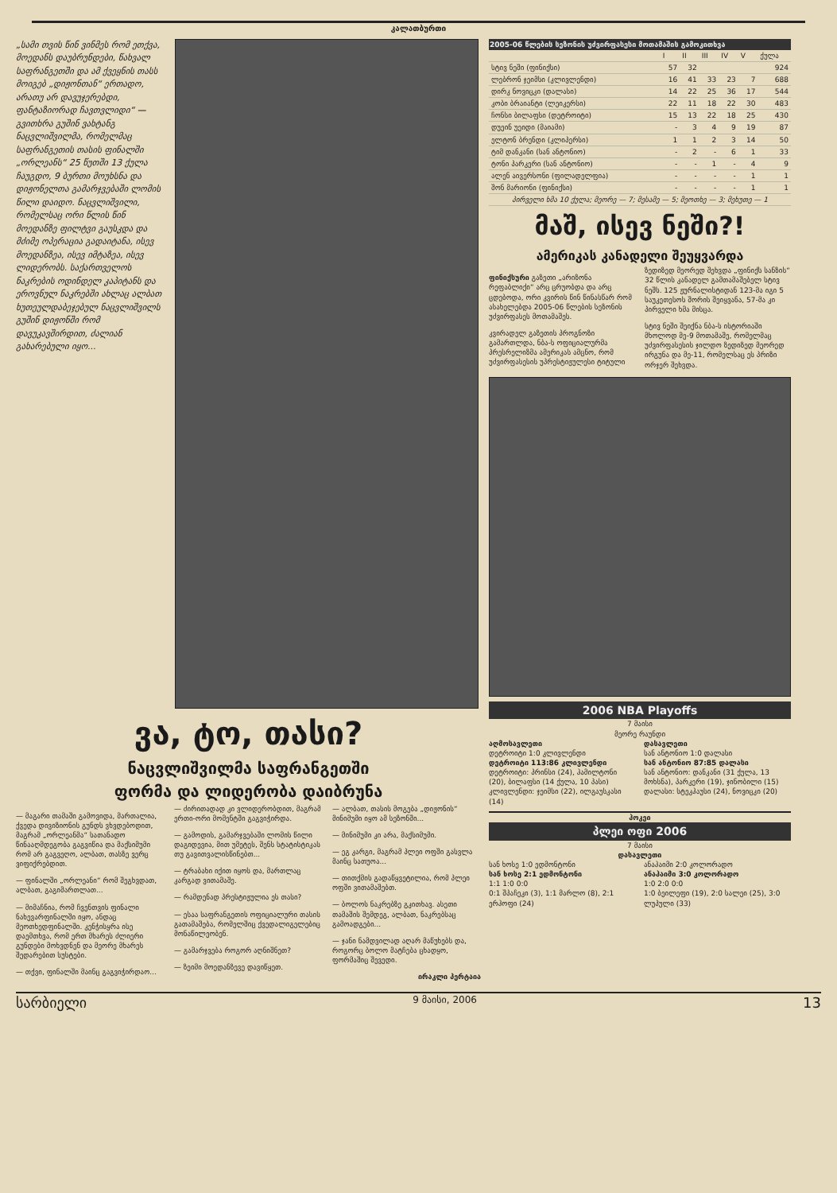კალათბურთი
„სამი თვის წინ ვინმეს რომ ეთქვა, მოედანს დაუბრუნდები, წახვალ საფრანგეთში და ამ ქვეყნის თასს მოიგებ „დიჟონთან“ ერთადო, არათუ არ დავუჯერებდი, ფანტაზიორად ჩავთვლიდი“ — გვითხრა გუშინ ვახტანგ ნაცვლიშვილმა, რომელმაც საფრანგეთის თასის ფინალში „ორლეანს“ 25 წუთში 13 ქულა ჩაუგდო, 9 ბურთი მოუხსნა და დიჟონელთა გამარჯვებაში ლომის წილი დაიდო. ნაცვლიშვილი, რომელსაც ორი წლის წინ მოედანზე ფილტვი გაუსკდა და მძიმე ოპერაცია გადაიტანა, ისევ მოედანზეა, ისევ იმტაზეა, ისევ ლიდერობს. საქართველოს ნაკრების ოდინდელ კაპიტანს და ეროვნულ ნაკრებში ახლაც ალბათ ხუთეულდაბეჯებულ ნაცვლიშვილს გუშინ დიჟონში რომ დავუკავშირდით, ძალიან გახარებული იყო...
ვა, ტო, თასი?
ნაცვლიშვილმა საფრანგეთში
ფორმა და ლიდერობა დაიბრუნა
— მაგარი თამაში გამოვიდა, მართალია, ქვედა დივიზიონის გუნდს ვხვდებოდით, მაგრამ „ორლეანმა“ სათანადო წინააღმდეგობა გაგვიწია და მაქსიმუმი რომ არ გაგვეღო, ალბათ, თასზე ვერც ვიფიქრებდით.
— ფინალში „ორლეანი“ რომ შეგხვდათ, ალბათ, გაგიმართლათ...
— მიმაჩნია, რომ ჩვენთვის ფინალი ნახევარფინალში იყო, ანდაც მეოთხედფინალში. კენჭისყრა ისე დაემთხვა, რომ ერთ მხარეს ძლიერი გუნდები მოხვდნენ და მეორე მხარეს შედარებით სუსტები.
— თქვი, ფინალში მაინც გაგვიჭირდაო...
— ძირითადად კი ვლიდერობდით, მაგრამ ერთი-ორი მომენტში გაგვიჭირდა.
— გამოდის, გამარჯვებაში ლომის წილი დაგიდევია, მით უმეტეს, შენს სტატისტიკას თუ გავითვალისწინებთ...
— ტრაბახი იქით იყოს და, მართლაც კარგად ვითამაშე.
— რამდენად პრესტიჟულია ეს თასი?
— ესაა საფრანგეთის ოფიციალური თასის გათამაშება, რომელშიც ქვედალიგელებიც მონაწილეობენ.
— გამარჯვება როგორ აღნიშნეთ?
— ზეიმი მოედანზევე დავიწყეთ.
— ალბათ, თასის მოგება „დიჟონის“ მინიმუმი იყო ამ სეზონში...
— მინიმუმი კი არა, მაქსიმუმი.
— ეგ კარგი, მაგრამ პლეი ოფში გასვლა მაინც სათუოა...
— თითქმის გადაწყვეტილია, რომ პლეი ოფში ვითამაშებთ.
— ბოლოს ნაკრებზე გკითხავ. ასეთი თამაშის შემდეგ, ალბათ, ნაკრებსაც გამოადგები...
— ჯანი ნამდვილად აღარ მაწუხებს და, როგორც ბოლო მატჩება ცხადყო, ფორმაშიც შევედი.
ირაკლი პერტაია
| 2005-06 წლების სეზონის უძვირფასესი მოთამაშის გამოკითხვა | | | | | | |
| --- | --- | --- | --- | --- | --- | --- |
| | I | II | III | IV | V | ქულა |
| სტივ ნეში (ფინიქსი) | 57 | 32 | | | | 924 |
| ლებრონ ჯეიმსი (კლივლენდი) | 16 | 41 | 33 | 23 | 7 | 688 |
| დირკ ნოვიცკი (დალასი) | 14 | 22 | 25 | 36 | 17 | 544 |
| კობი ბრაიანტი (ლეიკერსი) | 22 | 11 | 18 | 22 | 30 | 483 |
| ჩონსი ბილაფსი (დეტროიტი) | 15 | 13 | 22 | 18 | 25 | 430 |
| დუეინ უეიდი (მაიამი) | - | 3 | 4 | 9 | 19 | 87 |
| ელტონ ბრენდი (კლიპერსი) | 1 | 1 | 2 | 3 | 14 | 50 |
| ტიმ დანკანი (სან ანტონიო) | - | 2 | - | 6 | 1 | 33 |
| ტონი პარკერი (სან ანტონიო) | - | - | 1 | - | 4 | 9 |
| ალენ აივერსონი (ფილადელფია) | - | - | - | - | 1 | 1 |
| შონ მარიონი (ფინიქსი) | - | - | - | - | 1 | 1 |
| პირველი ხმა 10 ქულა; მეორე — 7; მესამე — 5; მეოთხე — 3; მეხუთე — 1 | | | | | | |
მაშ, ისევ ნეში?!
ამერიკას კანადელი შეუყვარდა
ფინიქსური გაზეთი „არიზონა რეფაბლიქი“ არც ცრუობდა და არც ცდებოდა, ორი კვირის წინ წინასწარ რომ ასახელებდა 2005-06 წლების სეზონის უძვირფასეს მოთამაშეს.
კვირადელ გაზეთის პროგნოზი გამართლდა, ნბა-ს ოფიციალურმა პრესრელიზმა ამერიკას ამცნო, რომ უძვირფასესის უპრესტიჟულესი ტიტული ზედიზედ მეორედ შეხვდა „ფინიქს სანზის“ 32 წლის კანადელ გამთამაშებელ სტივ ნეშს. 125 ჟურნალისტიდან 123-მა იგი 5 საუკეთესოს შორის შეიყვანა, 57-მა კი პირველი ხმა მისცა.
სტივ ნეში შეიქნა ნბა-ს ისტორიაში მხოლოდ მე-9 მოთამაშე, რომელმაც უძვირფასესის ჯილდო ზედიზედ მეორედ ირგუნა და მე-11, რომელსაც ეს პრიზი ორჯერ შეხვდა.
2006 NBA Playoffs
7 მაისი
მეორე რაუნდი
აღმოსავლეთი
დეტროიტი 1:0 კლივლენდი
დეტროიტი 113:86 კლივლენდი
დეტროიტი: პრინსი (24), ჰამილტონი (20), ბილაფსი (14 ქულა, 10 პასი)
კლივლენდი: ჯეიმსი (22), ილგაუსკასი (14)
დასავლეთი
სან ანტონიო 1:0 დალასი
სან ანტონიო 87:85 დალასი
სან ანტონიო: დანკანი (31 ქულა, 13 მოხსნა), პარკერი (19), ჯინობილი (15)
დალასი: სტეკჰაუსი (24), ნოვიცკი (20)
ჰოკეი
პლეი ოფი 2006
7 მაისი
დასავლეთი
სან ხოსე 1:0 ედმონტონი
სან ხოსე 2:1 ედმონტონი
1:1 1:0 0:0
0:1 შპაჩეკი (3), 1:1 მარლო (8), 2:1 ერჰოფი (24)
ანაჰაიმი 2:0 კოლორადო
ანაჰაიმი 3:0 კოლორადო
1:0 2:0 0:0
1:0 ბეილეფი (19), 2:0 სალეი (25), 3:0 ლუპული (33)
სარბიელი 9 მაისი, 2006 13